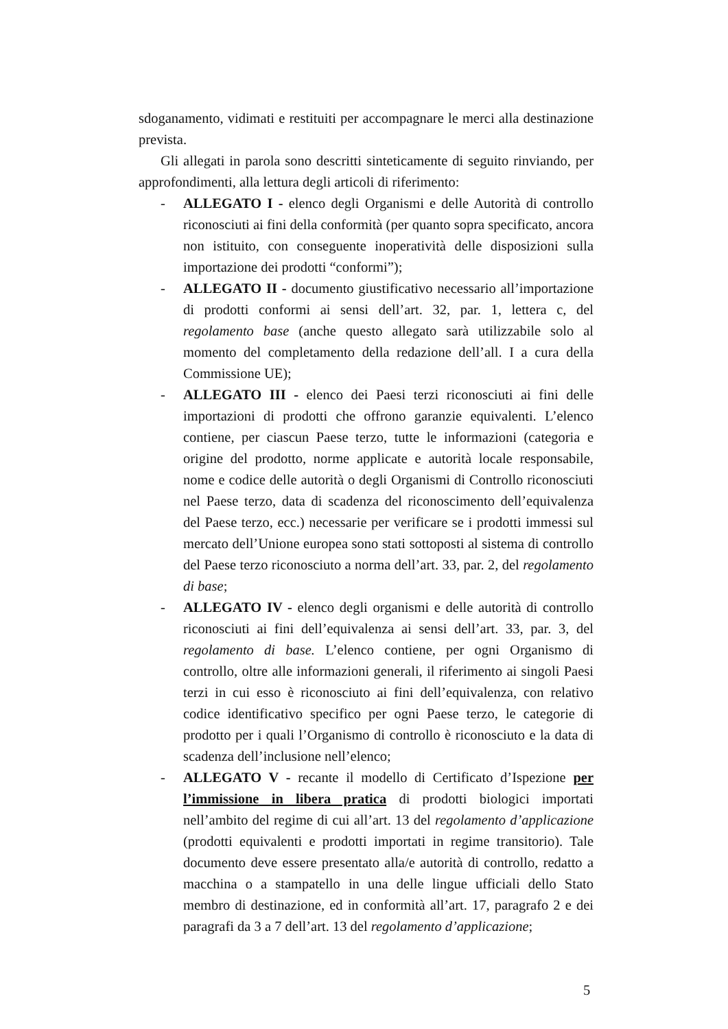sdoganamento, vidimati e restituiti per accompagnare le merci alla destinazione prevista.
Gli allegati in parola sono descritti sinteticamente di seguito rinviando, per approfondimenti, alla lettura degli articoli di riferimento:
- ALLEGATO I - elenco degli Organismi e delle Autorità di controllo riconosciuti ai fini della conformità (per quanto sopra specificato, ancora non istituito, con conseguente inoperatività delle disposizioni sulla importazione dei prodotti “conformi”);
- ALLEGATO II - documento giustificativo necessario all’importazione di prodotti conformi ai sensi dell’art. 32, par. 1, lettera c, del regolamento base (anche questo allegato sarà utilizzabile solo al momento del completamento della redazione dell’all. I a cura della Commissione UE);
- ALLEGATO III - elenco dei Paesi terzi riconosciuti ai fini delle importazioni di prodotti che offrono garanzie equivalenti. L’elenco contiene, per ciascun Paese terzo, tutte le informazioni (categoria e origine del prodotto, norme applicate e autorità locale responsabile, nome e codice delle autorità o degli Organismi di Controllo riconosciuti nel Paese terzo, data di scadenza del riconoscimento dell’equivalenza del Paese terzo, ecc.) necessarie per verificare se i prodotti immessi sul mercato dell’Unione europea sono stati sottoposti al sistema di controllo del Paese terzo riconosciuto a norma dell’art. 33, par. 2, del regolamento di base;
- ALLEGATO IV - elenco degli organismi e delle autorità di controllo riconosciuti ai fini dell’equivalenza ai sensi dell’art. 33, par. 3, del regolamento di base. L’elenco contiene, per ogni Organismo di controllo, oltre alle informazioni generali, il riferimento ai singoli Paesi terzi in cui esso è riconosciuto ai fini dell’equivalenza, con relativo codice identificativo specifico per ogni Paese terzo, le categorie di prodotto per i quali l’Organismo di controllo è riconosciuto e la data di scadenza dell’inclusione nell’elenco;
- ALLEGATO V - recante il modello di Certificato d’Ispezione per l’immissione in libera pratica di prodotti biologici importati nell’ambito del regime di cui all’art. 13 del regolamento d’applicazione (prodotti equivalenti e prodotti importati in regime transitorio). Tale documento deve essere presentato alla/e autorità di controllo, redatto a macchina o a stampatello in una delle lingue ufficiali dello Stato membro di destinazione, ed in conformità all’art. 17, paragrafo 2 e dei paragrafi da 3 a 7 dell’art. 13 del regolamento d’applicazione;
5